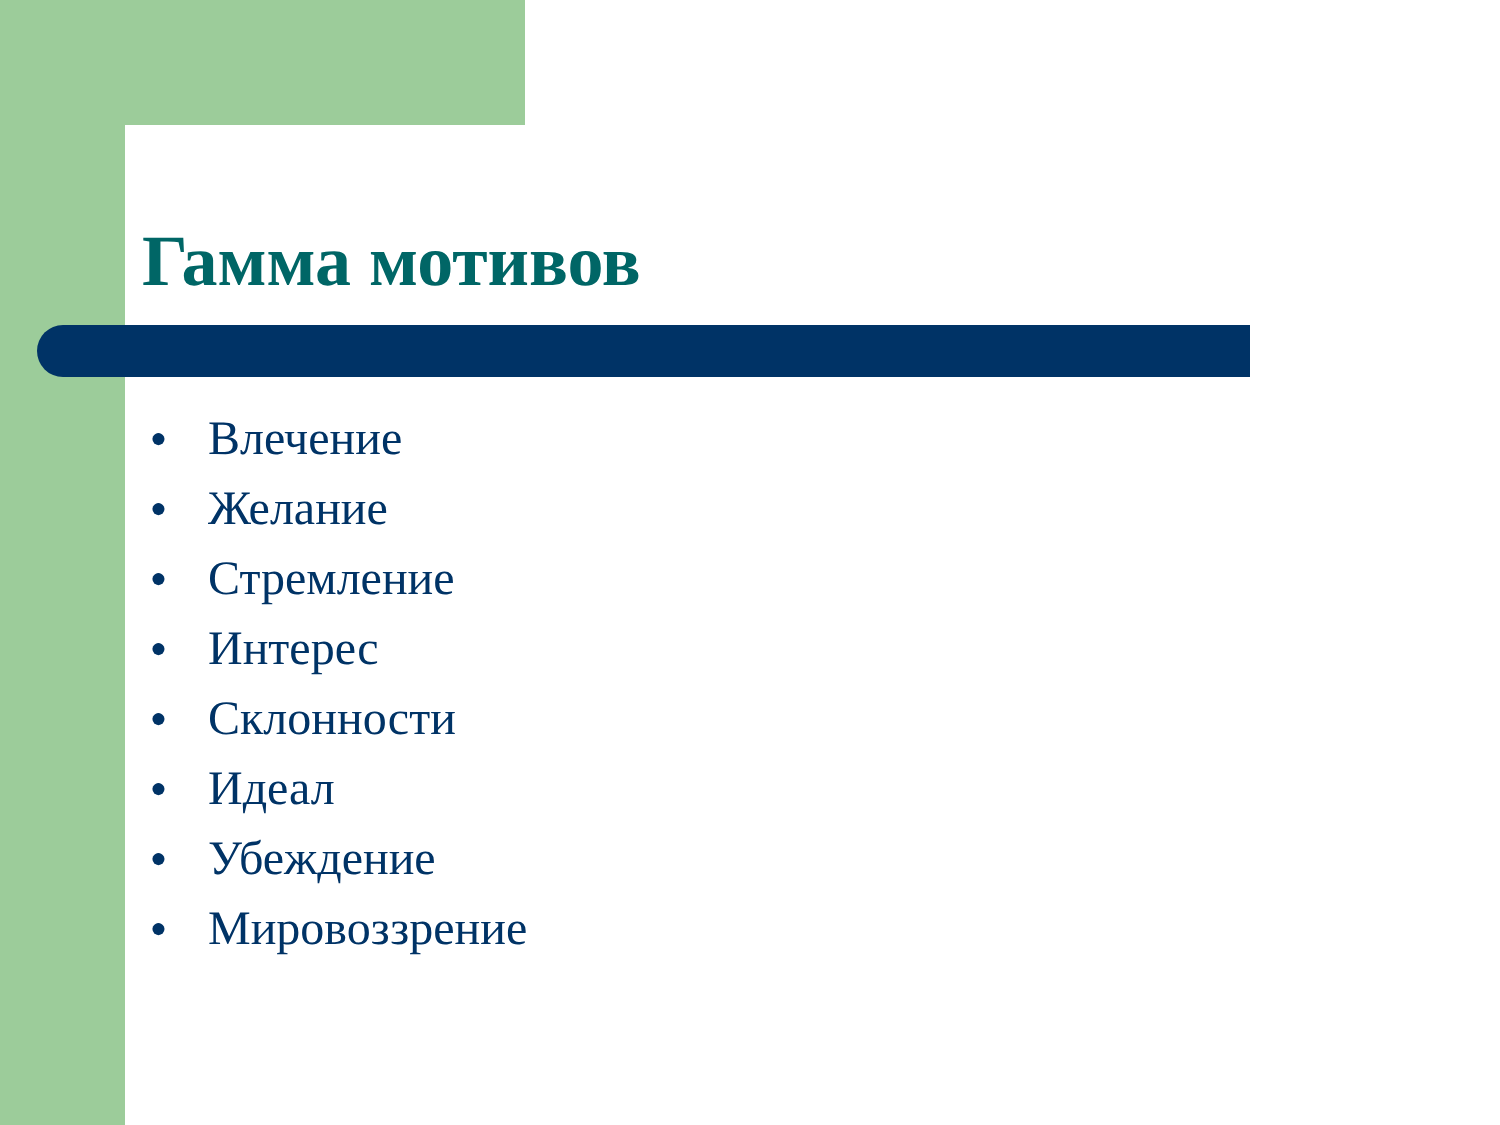Гамма мотивов
● Влечение
● Желание
● Стремление
● Интерес
● Склонности
● Идеал
● Убеждение
● Мировоззрение